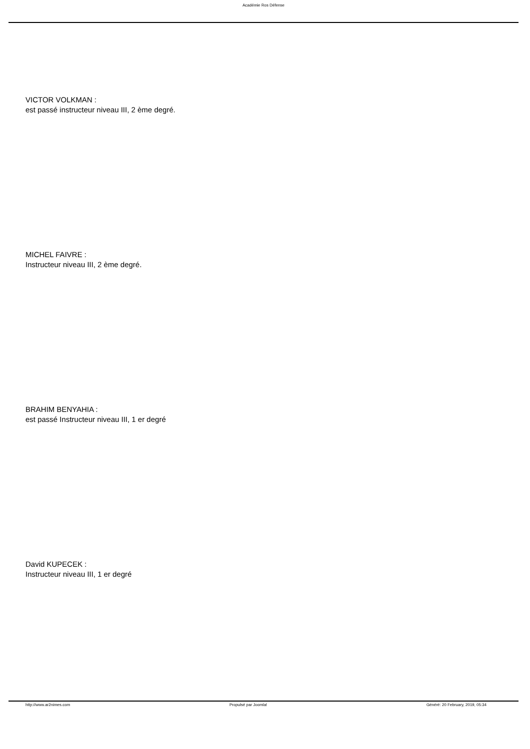Académie Ros Défense
VICTOR VOLKMAN :
est passé instructeur niveau III, 2 ème degré.
MICHEL FAIVRE :
Instructeur niveau III, 2 ème degré.
BRAHIM BENYAHIA :
est passé Instructeur niveau III, 1 er degré
David KUPECEK :
Instructeur niveau III, 1 er degré
http://www.ar2nimes.com Propulsé par Joomla! Généré: 20 February, 2019, 05:34